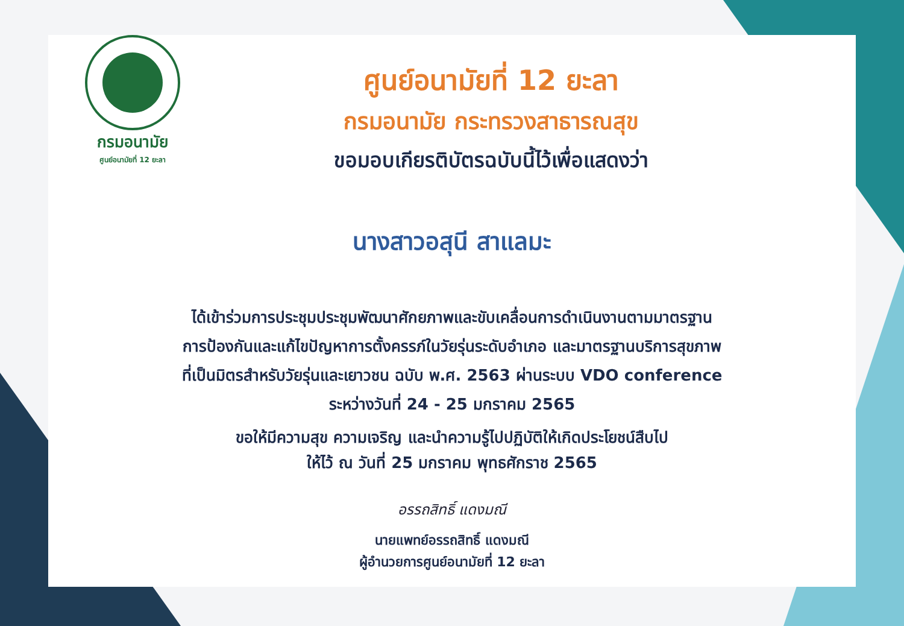กรมอนามัย
ศูนย์อนามัยที่ 12 ยะลา
ศูนย์อนามัยที่ 12 ยะลา
กรมอนามัย กระทรวงสาธารณสุข
ขอมอบเกียรติบัตรฉบับนี้ไว้เพื่อแสดงว่า
นางสาวอสุนี สาแลมะ
ได้เข้าร่วมการประชุมประชุมพัฒนาศักยภาพและขับเคลื่อนการดำเนินงานตามมาตรฐาน
การป้องกันและแก้ไขปัญหาการตั้งครรภ์ในวัยรุ่นระดับอำเภอ และมาตรฐานบริการสุขภาพ
ที่เป็นมิตรสำหรับวัยรุ่นและเยาวชน ฉบับ พ.ศ. 2563 ผ่านระบบ VDO conference
ระหว่างวันที่ 24 - 25 มกราคม 2565
ขอให้มีความสุข ความเจริญ และนำความรู้ไปปฏิบัติให้เกิดประโยชน์สืบไป
ให้ไว้ ณ วันที่ 25 มกราคม พุทธศักราช 2565
อรรถสิทธิ์ แดงมณี
นายแพทย์อรรถสิทธิ์ แดงมณี
ผู้อำนวยการศูนย์อนามัยที่ 12 ยะลา